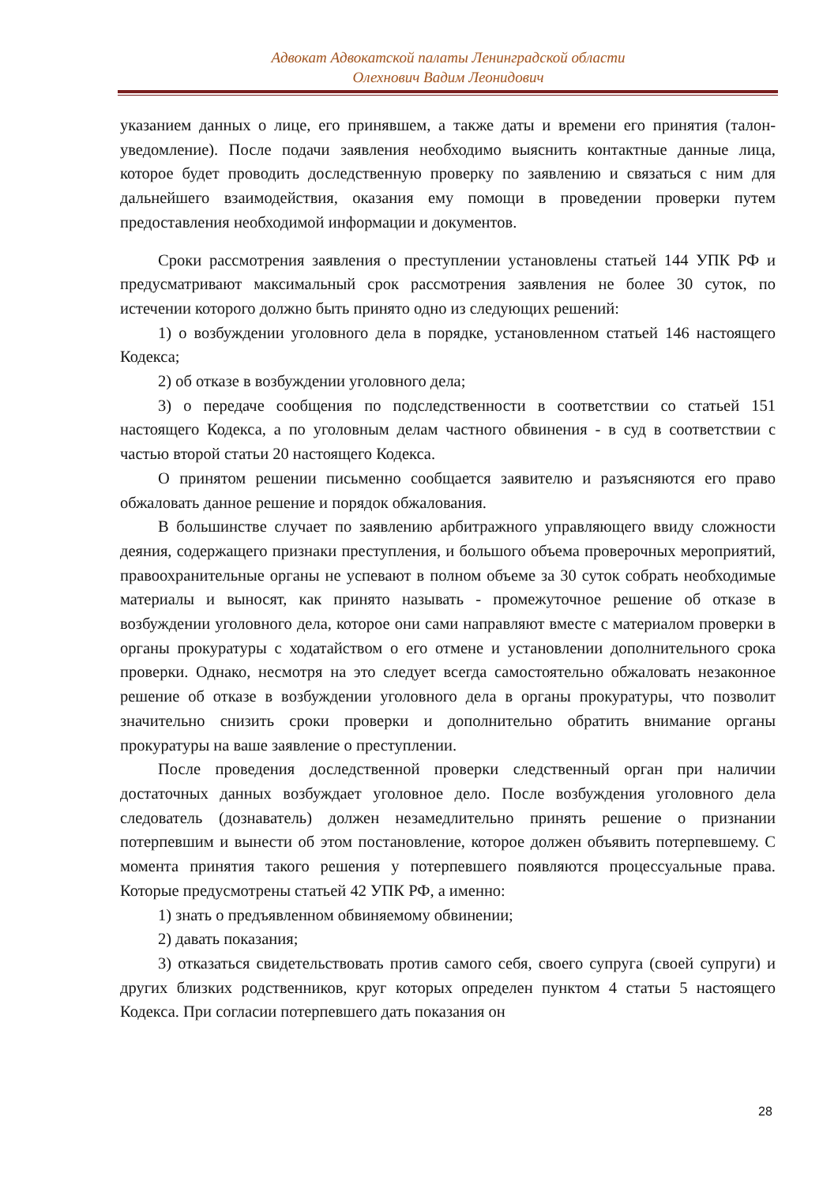Адвокат Адвокатской палаты Ленинградской области
Олехнович Вадим Леонидович
указанием данных о лице, его принявшем, а также даты и времени его принятия (талон-уведомление). После подачи заявления необходимо выяснить контактные данные лица, которое будет проводить доследственную проверку по заявлению и связаться с ним для дальнейшего взаимодействия, оказания ему помощи в проведении проверки путем предоставления необходимой информации и документов.
Сроки рассмотрения заявления о преступлении установлены статьей 144 УПК РФ и предусматривают максимальный срок рассмотрения заявления не более 30 суток, по истечении которого должно быть принято одно из следующих решений:
1) о возбуждении уголовного дела в порядке, установленном статьей 146 настоящего Кодекса;
2) об отказе в возбуждении уголовного дела;
3) о передаче сообщения по подследственности в соответствии со статьей 151 настоящего Кодекса, а по уголовным делам частного обвинения - в суд в соответствии с частью второй статьи 20 настоящего Кодекса.
О принятом решении письменно сообщается заявителю и разъясняются его право обжаловать данное решение и порядок обжалования.
В большинстве случает по заявлению арбитражного управляющего ввиду сложности деяния, содержащего признаки преступления, и большого объема проверочных мероприятий, правоохранительные органы не успевают в полном объеме за 30 суток собрать необходимые материалы и выносят, как принято называть - промежуточное решение об отказе в возбуждении уголовного дела, которое они сами направляют вместе с материалом проверки в органы прокуратуры с ходатайством о его отмене и установлении дополнительного срока проверки. Однако, несмотря на это следует всегда самостоятельно обжаловать незаконное решение об отказе в возбуждении уголовного дела в органы прокуратуры, что позволит значительно снизить сроки проверки и дополнительно обратить внимание органы прокуратуры на ваше заявление о преступлении.
После проведения доследственной проверки следственный орган при наличии достаточных данных возбуждает уголовное дело. После возбуждения уголовного дела следователь (дознаватель) должен незамедлительно принять решение о признании потерпевшим и вынести об этом постановление, которое должен объявить потерпевшему. С момента принятия такого решения у потерпевшего появляются процессуальные права. Которые предусмотрены статьей 42 УПК РФ, а именно:
1) знать о предъявленном обвиняемому обвинении;
2) давать показания;
3) отказаться свидетельствовать против самого себя, своего супруга (своей супруги) и других близких родственников, круг которых определен пунктом 4 статьи 5 настоящего Кодекса. При согласии потерпевшего дать показания он
28